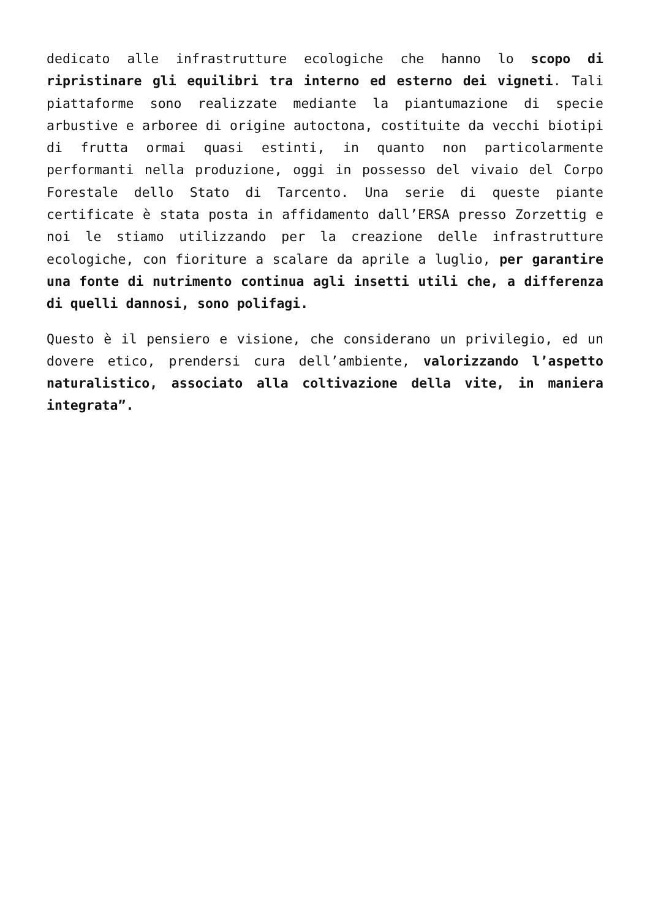dedicato alle infrastrutture ecologiche che hanno lo scopo di ripristinare gli equilibri tra interno ed esterno dei vigneti. Tali piattaforme sono realizzate mediante la piantumazione di specie arbustive e arboree di origine autoctona, costituite da vecchi biotipi di frutta ormai quasi estinti, in quanto non particolarmente performanti nella produzione, oggi in possesso del vivaio del Corpo Forestale dello Stato di Tarcento. Una serie di queste piante certificate è stata posta in affidamento dall’ERSA presso Zorzettig e noi le stiamo utilizzando per la creazione delle infrastrutture ecologiche, con fioriture a scalare da aprile a luglio, per garantire una fonte di nutrimento continua agli insetti utili che, a differenza di quelli dannosi, sono polifagi.
Questo è il pensiero e visione, che considerano un privilegio, ed un dovere etico, prendersi cura dell’ambiente, valorizzando l’aspetto naturalistico, associato alla coltivazione della vite, in maniera integrata”.